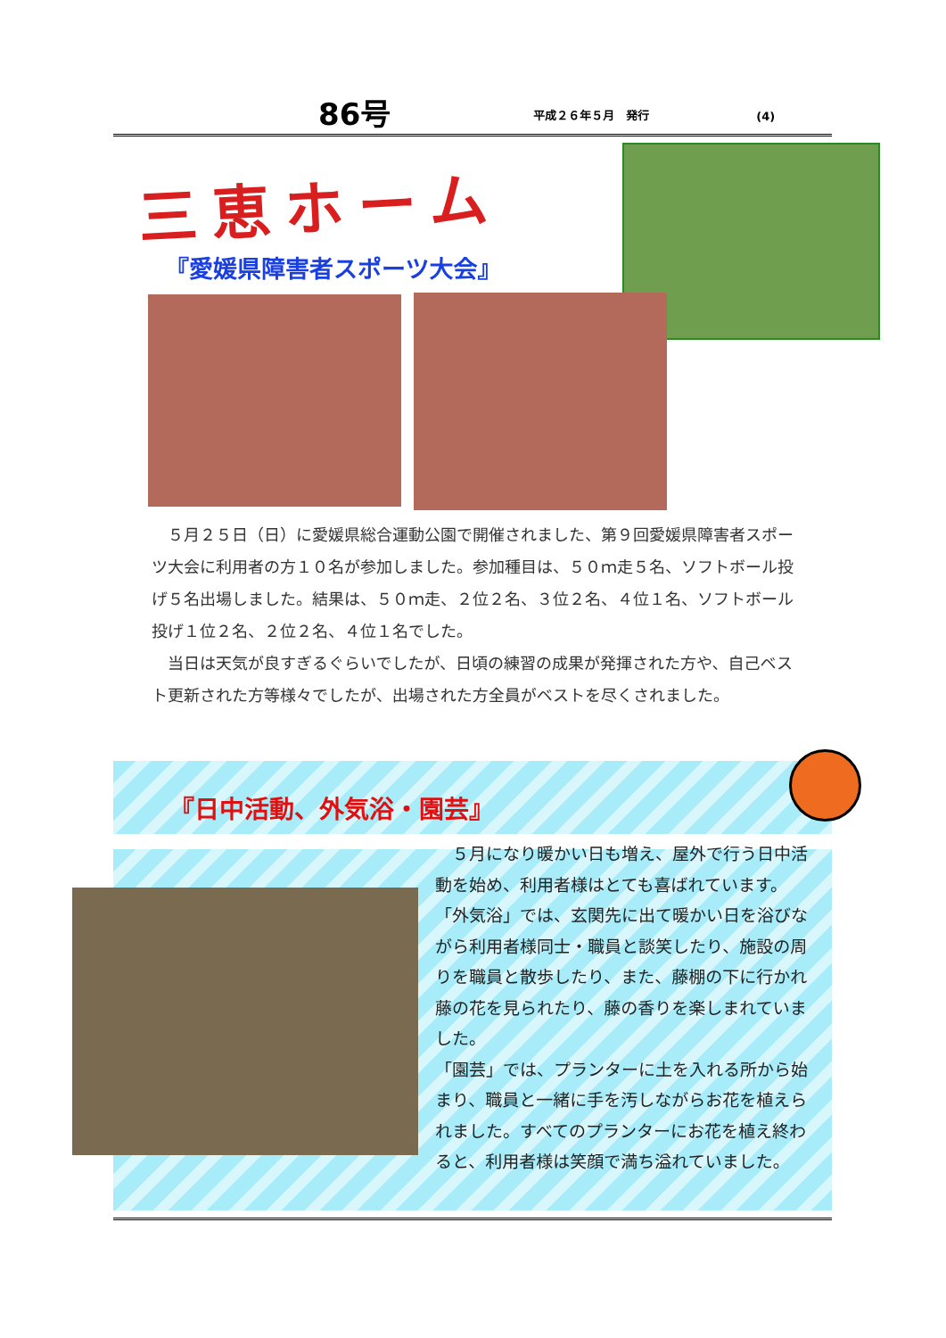86号 平成２６年５月　発行 (4)
三恵ホーム
『愛媛県障害者スポーツ大会』
　５月２５日（日）に愛媛県総合運動公園で開催されました、第９回愛媛県障害者スポーツ大会に利用者の方１０名が参加しました。参加種目は、５０ｍ走５名、ソフトボール投げ５名出場しました。結果は、５０ｍ走、２位２名、３位２名、４位１名、ソフトボール投げ１位２名、２位２名、４位１名でした。
　当日は天気が良すぎるぐらいでしたが、日頃の練習の成果が発揮された方や、自己ベスト更新された方等様々でしたが、出場された方全員がベストを尽くされました。
『日中活動、外気浴・園芸』
　５月になり暖かい日も増え、屋外で行う日中活動を始め、利用者様はとても喜ばれています。「外気浴」では、玄関先に出て暖かい日を浴びながら利用者様同士・職員と談笑したり、施設の周りを職員と散歩したり、また、藤棚の下に行かれ藤の花を見られたり、藤の香りを楽しまれていました。
「園芸」では、プランターに土を入れる所から始まり、職員と一緒に手を汚しながらお花を植えられました。すべてのプランターにお花を植え終わると、利用者様は笑顔で満ち溢れていました。